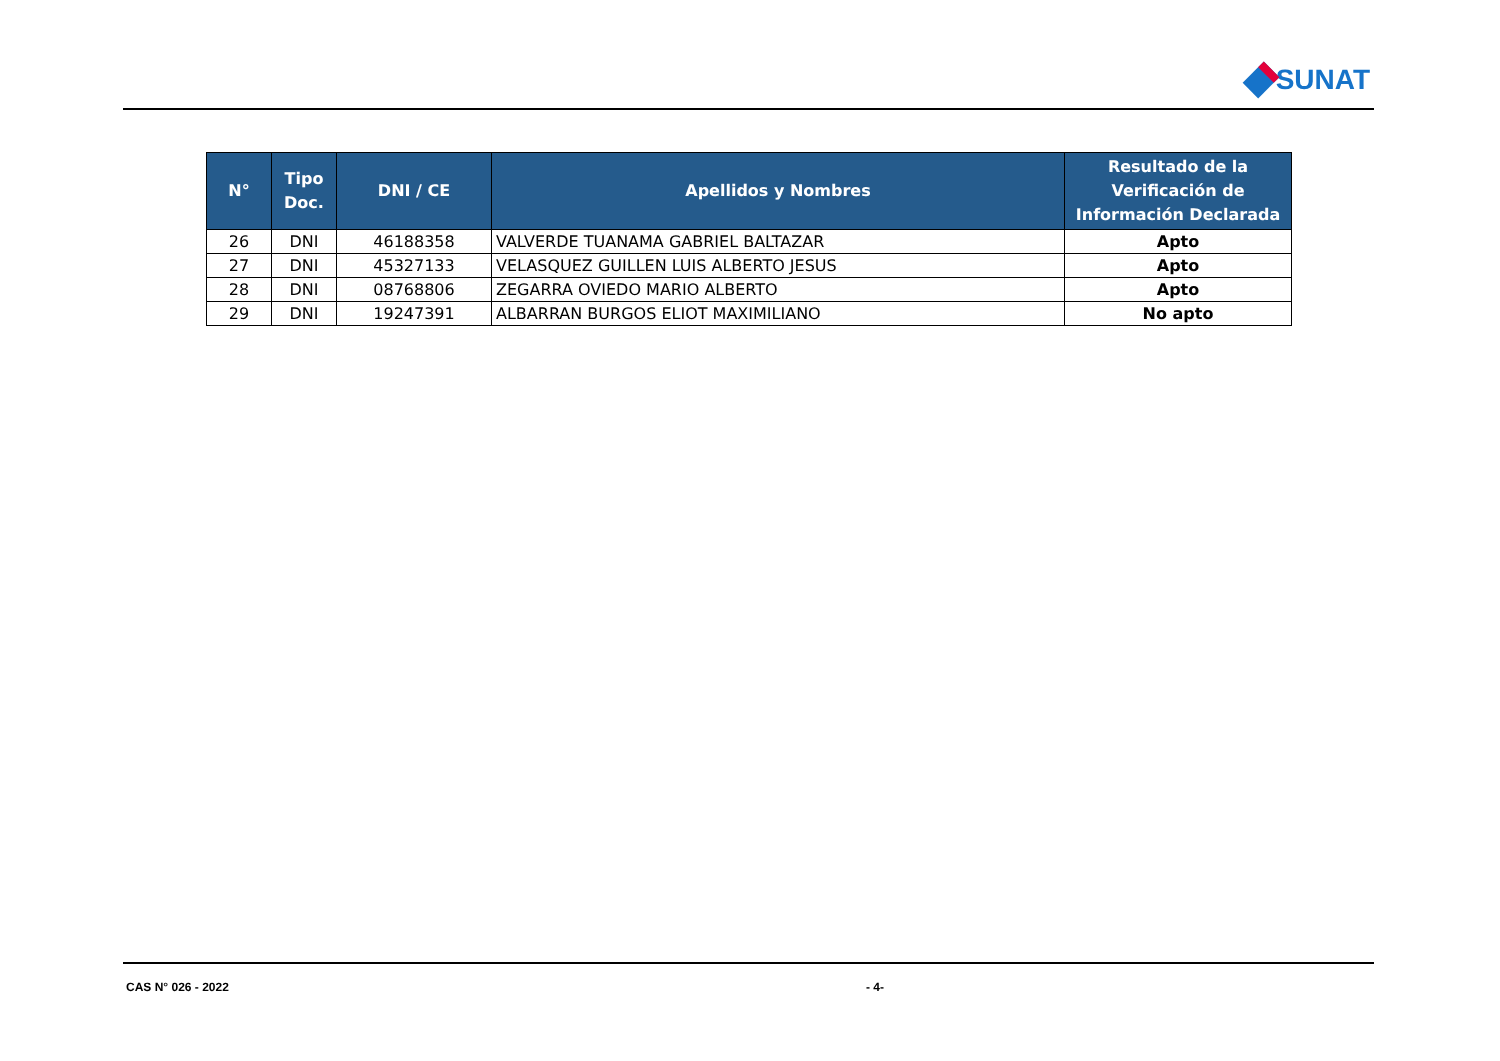SUNAT
| N° | Tipo Doc. | DNI / CE | Apellidos y Nombres | Resultado de la Verificación de Información Declarada |
| --- | --- | --- | --- | --- |
| 26 | DNI | 46188358 | VALVERDE TUANAMA GABRIEL BALTAZAR | Apto |
| 27 | DNI | 45327133 | VELASQUEZ GUILLEN LUIS ALBERTO JESUS | Apto |
| 28 | DNI | 08768806 | ZEGARRA OVIEDO MARIO ALBERTO | Apto |
| 29 | DNI | 19247391 | ALBARRAN BURGOS ELIOT MAXIMILIANO | No apto |
CAS N° 026 - 2022 - 4-